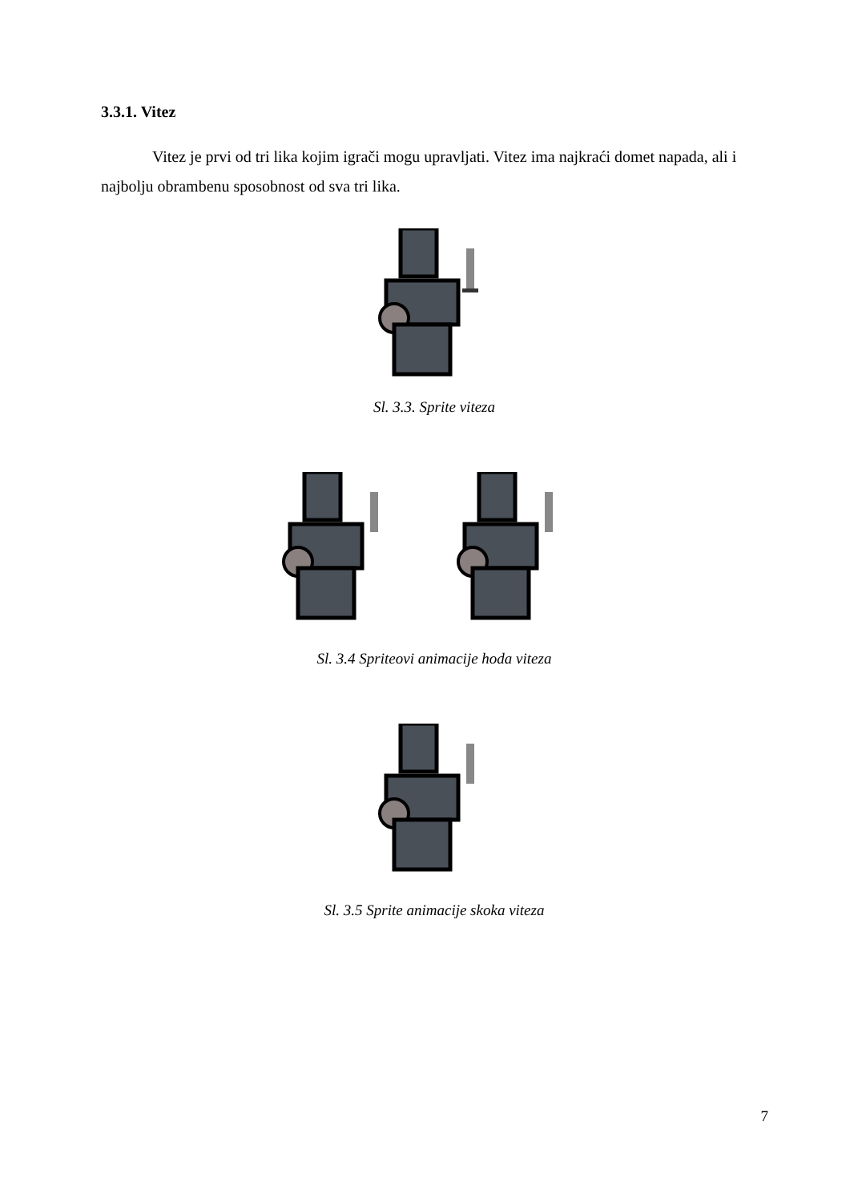3.3.1. Vitez
Vitez je prvi od tri lika kojim igrači mogu upravljati. Vitez ima najkraći domet napada, ali i najbolju obrambenu sposobnost od sva tri lika.
Sl. 3.3. Sprite viteza
Sl. 3.4 Spriteovi animacije hoda viteza
Sl. 3.5 Sprite animacije skoka viteza
7